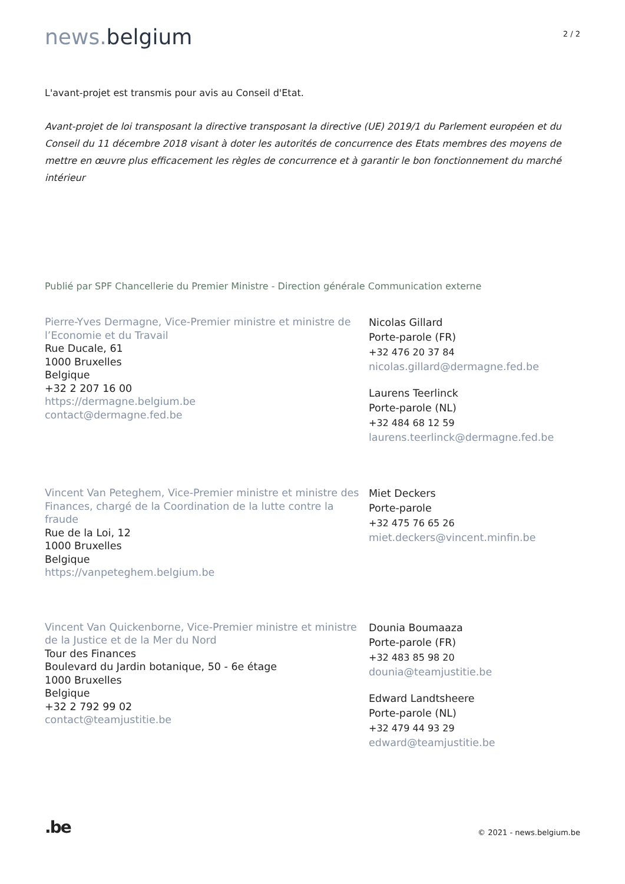news. belgium
2 / 2
L'avant-projet est transmis pour avis au Conseil d'Etat.
Avant-projet de loi transposant la directive transposant la directive (UE) 2019/1 du Parlement européen et du Conseil du 11 décembre 2018 visant à doter les autorités de concurrence des Etats membres des moyens de mettre en œuvre plus efficacement les règles de concurrence et à garantir le bon fonctionnement du marché intérieur
Publié par SPF Chancellerie du Premier Ministre - Direction générale Communication externe
Pierre-Yves Dermagne, Vice-Premier ministre et ministre de l’Economie et du Travail
Rue Ducale, 61
1000 Bruxelles
Belgique
+32 2 207 16 00
https://dermagne.belgium.be
contact@dermagne.fed.be
Nicolas Gillard
Porte-parole (FR)
+32 476 20 37 84
nicolas.gillard@dermagne.fed.be
Laurens Teerlinck
Porte-parole (NL)
+32 484 68 12 59
laurens.teerlinck@dermagne.fed.be
Vincent Van Peteghem, Vice-Premier ministre et ministre des Finances, chargé de la Coordination de la lutte contre la fraude
Rue de la Loi, 12
1000 Bruxelles
Belgique
https://vanpeteghem.belgium.be
Miet Deckers
Porte-parole
+32 475 76 65 26
miet.deckers@vincent.minfin.be
Vincent Van Quickenborne, Vice-Premier ministre et ministre de la Justice et de la Mer du Nord
Tour des Finances
Boulevard du Jardin botanique, 50 - 6e étage
1000 Bruxelles
Belgique
+32 2 792 99 02
contact@teamjustitie.be
Dounia Boumaaza
Porte-parole (FR)
+32 483 85 98 20
dounia@teamjustitie.be
Edward Landtsheere
Porte-parole (NL)
+32 479 44 93 29
edward@teamjustitie.be
.be
© 2021 - news.belgium.be